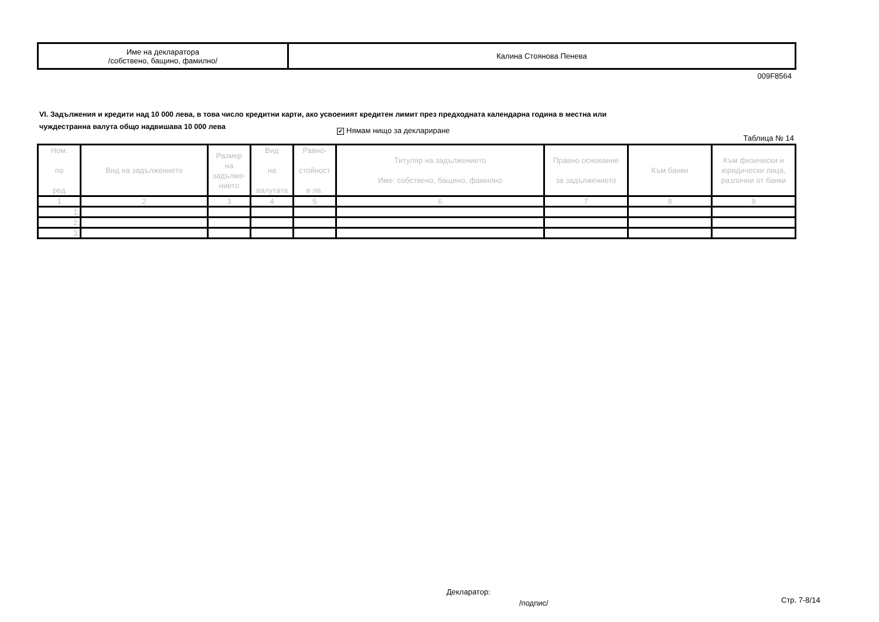| Име на декларатора /собствено, бащино, фамилно/ | Калина Стоянова Пенева |
009F8564
VI. Задължения и кредити над 10 000 лева, в това число кредитни карти, ако усвоеният кредитен лимит през предходната календарна година в местна или
чуждестранна валута общо надвишава 10 000 лева
✔ Нямам нищо за деклариране
Таблица № 14
| Ном. по ред | Вид на задължението | Размер на задълже- нието | Вид на валутата | Равно- стойност в лв. | Титуляр на задължението Име: собствено, бащино, фамилно | Правно основание за задължението | Към банки | Към физически и юридически лица, различни от банки |
| --- | --- | --- | --- | --- | --- | --- | --- | --- |
| 1 | 2 | 3 | 4 | 5 | 6 | 7 | 8 | 9 |
| 1. | | | | | | | | |
| 2. | | | | | | | | |
| 3. | | | | | | | | |
Декларатор:
/подпис/ Стр. 7-8/14